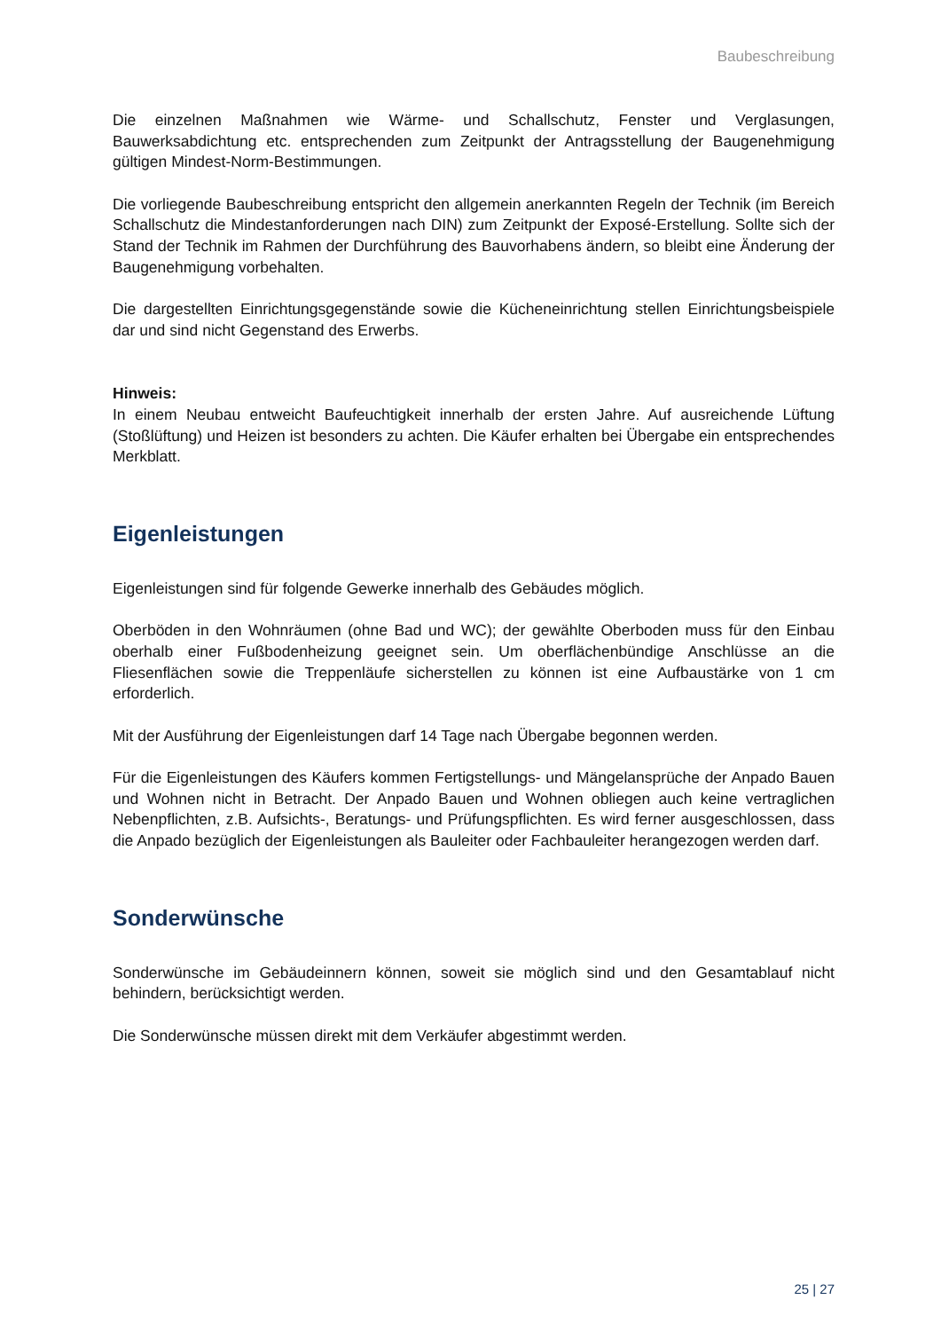Baubeschreibung
Die einzelnen Maßnahmen wie Wärme- und Schallschutz, Fenster und Verglasungen, Bauwerksabdichtung etc. entsprechenden zum Zeitpunkt der Antragsstellung der Baugenehmigung gültigen Mindest-Norm-Bestimmungen.
Die vorliegende Baubeschreibung entspricht den allgemein anerkannten Regeln der Technik (im Bereich Schallschutz die Mindestanforderungen nach DIN) zum Zeitpunkt der Exposé-Erstellung. Sollte sich der Stand der Technik im Rahmen der Durchführung des Bauvorhabens ändern, so bleibt eine Änderung der Baugenehmigung vorbehalten.
Die dargestellten Einrichtungsgegenstände sowie die Kücheneinrichtung stellen Einrichtungsbeispiele dar und sind nicht Gegenstand des Erwerbs.
Hinweis:
In einem Neubau entweicht Baufeuchtigkeit innerhalb der ersten Jahre. Auf ausreichende Lüftung (Stoßlüftung) und Heizen ist besonders zu achten. Die Käufer erhalten bei Übergabe ein entsprechendes Merkblatt.
Eigenleistungen
Eigenleistungen sind für folgende Gewerke innerhalb des Gebäudes möglich.
Oberböden in den Wohnräumen (ohne Bad und WC); der gewählte Oberboden muss für den Einbau oberhalb einer Fußbodenheizung geeignet sein. Um oberflächenbündige Anschlüsse an die Fliesenflächen sowie die Treppenläufe sicherstellen zu können ist eine Aufbaustärke von 1 cm erforderlich.
Mit der Ausführung der Eigenleistungen darf 14 Tage nach Übergabe begonnen werden.
Für die Eigenleistungen des Käufers kommen Fertigstellungs- und Mängelansprüche der Anpado Bauen und Wohnen nicht in Betracht. Der Anpado Bauen und Wohnen obliegen auch keine vertraglichen Nebenpflichten, z.B. Aufsichts-, Beratungs- und Prüfungspflichten. Es wird ferner ausgeschlossen, dass die Anpado bezüglich der Eigenleistungen als Bauleiter oder Fachbauleiter herangezogen werden darf.
Sonderwünsche
Sonderwünsche im Gebäudeinnern können, soweit sie möglich sind und den Gesamtablauf nicht behindern, berücksichtigt werden.
Die Sonderwünsche müssen direkt mit dem Verkäufer abgestimmt werden.
25 | 27